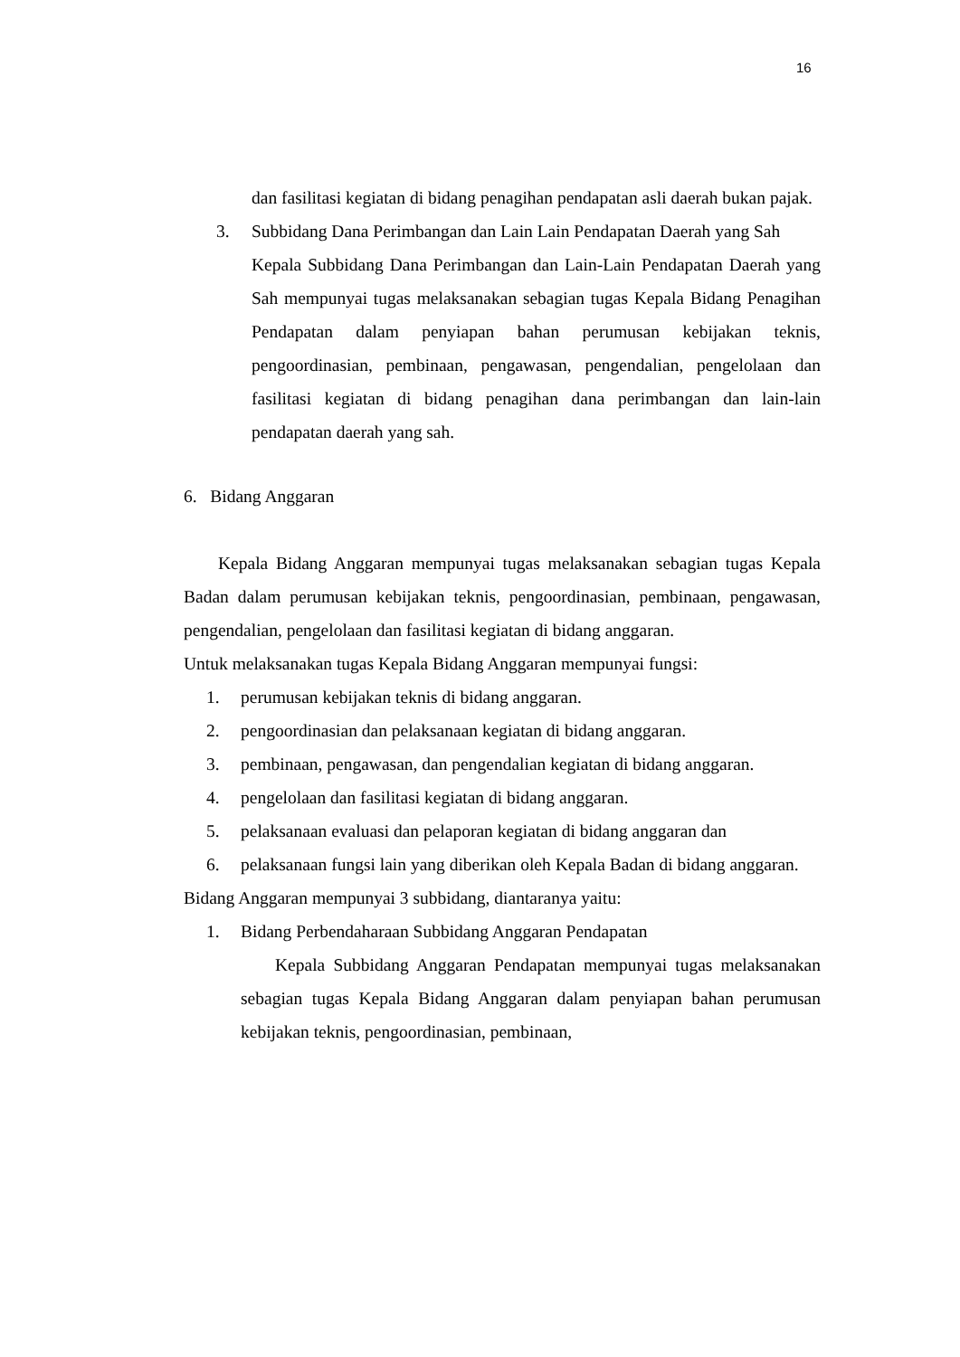16
dan fasilitasi kegiatan di bidang penagihan pendapatan asli daerah bukan pajak.
3. Subbidang Dana Perimbangan dan Lain Lain Pendapatan Daerah yang Sah
Kepala Subbidang Dana Perimbangan dan Lain-Lain Pendapatan Daerah yang Sah mempunyai tugas melaksanakan sebagian tugas Kepala Bidang Penagihan Pendapatan dalam penyiapan bahan perumusan kebijakan teknis, pengoordinasian, pembinaan, pengawasan, pengendalian, pengelolaan dan fasilitasi kegiatan di bidang penagihan dana perimbangan dan lain-lain pendapatan daerah yang sah.
6. Bidang Anggaran
Kepala Bidang Anggaran mempunyai tugas melaksanakan sebagian tugas Kepala Badan dalam perumusan kebijakan teknis, pengoordinasian, pembinaan, pengawasan, pengendalian, pengelolaan dan fasilitasi kegiatan di bidang anggaran.
Untuk melaksanakan tugas Kepala Bidang Anggaran mempunyai fungsi:
1. perumusan kebijakan teknis di bidang anggaran.
2. pengoordinasian dan pelaksanaan kegiatan di bidang anggaran.
3. pembinaan, pengawasan, dan pengendalian kegiatan di bidang anggaran.
4. pengelolaan dan fasilitasi kegiatan di bidang anggaran.
5. pelaksanaan evaluasi dan pelaporan kegiatan di bidang anggaran dan
6. pelaksanaan fungsi lain yang diberikan oleh Kepala Badan di bidang anggaran.
Bidang Anggaran mempunyai 3 subbidang, diantaranya yaitu:
1. Bidang Perbendaharaan Subbidang Anggaran Pendapatan
Kepala Subbidang Anggaran Pendapatan mempunyai tugas melaksanakan sebagian tugas Kepala Bidang Anggaran dalam penyiapan bahan perumusan kebijakan teknis, pengoordinasian, pembinaan,